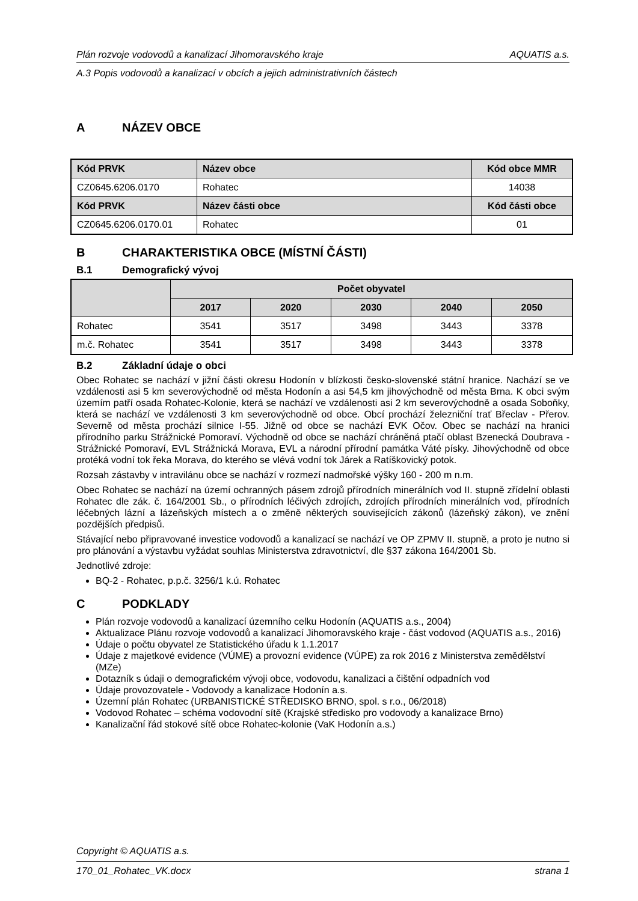Plán rozvoje vodovodů a kanalizací Jihomoravského kraje AQUATIS a.s.
A.3 Popis vodovodů a kanalizací v obcích a jejich administrativních částech
A NÁZEV OBCE
| Kód PRVK | Název obce | Kód obce MMR |
| --- | --- | --- |
| CZ0645.6206.0170 | Rohatec | 14038 |
| Kód PRVK | Název části obce | Kód části obce |
| CZ0645.6206.0170.01 | Rohatec | 01 |
B CHARAKTERISTIKA OBCE (MÍSTNÍ ČÁSTI)
B.1 Demografický vývoj
| | Počet obyvatel | | | | |
| --- | --- | --- | --- | --- | --- |
| | 2017 | 2020 | 2030 | 2040 | 2050 |
| Rohatec | 3541 | 3517 | 3498 | 3443 | 3378 |
| m.č. Rohatec | 3541 | 3517 | 3498 | 3443 | 3378 |
B.2 Základní údaje o obci
Obec Rohatec se nachází v jižní části okresu Hodonín v blízkosti česko-slovenské státní hranice. Nachází se ve vzdálenosti asi 5 km severovýchodně od města Hodonín a asi 54,5 km jihovýchodně od města Brna. K obci svým územím patří osada Rohatec-Kolonie, která se nachází ve vzdálenosti asi 2 km severovýchodně a osada Soboňky, která se nachází ve vzdálenosti 3 km severovýchodně od obce. Obcí prochází železniční trať Břeclav - Přerov. Severně od města prochází silnice I-55. Jižně od obce se nachází EVK Očov. Obec se nachází na hranici přírodního parku Strážnické Pomoraví. Východně od obce se nachází chráněná ptačí oblast Bzenecká Doubrava - Strážnické Pomoraví, EVL Strážnická Morava, EVL a národní přírodní památka Váté písky. Jihovýchodně od obce protéká vodní tok řeka Morava, do kterého se vlévá vodní tok Járek a Ratíškovický potok.
Rozsah zástavby v intravilánu obce se nachází v rozmezí nadmořské výšky 160 - 200 m n.m.
Obec Rohatec se nachází na území ochranných pásem zdrojů přírodních minerálních vod II. stupně zřídelní oblasti Rohatec dle zák. č. 164/2001 Sb., o přírodních léčivých zdrojích, zdrojích přírodních minerálních vod, přírodních léčebných lázní a lázeňských místech a o změně některých souvisejících zákonů (lázeňský zákon), ve znění pozdějších předpisů.
Stávající nebo připravované investice vodovodů a kanalizací se nachází ve OP ZPMV II. stupně, a proto je nutno si pro plánování a výstavbu vyžádat souhlas Ministerstva zdravotnictví, dle §37 zákona 164/2001 Sb.
Jednotlivé zdroje:
BQ-2 - Rohatec, p.p.č. 3256/1 k.ú. Rohatec
C PODKLADY
Plán rozvoje vodovodů a kanalizací územního celku Hodonín (AQUATIS a.s., 2004)
Aktualizace Plánu rozvoje vodovodů a kanalizací Jihomoravského kraje - část vodovod (AQUATIS a.s., 2016)
Údaje o počtu obyvatel ze Statistického úřadu k 1.1.2017
Údaje z majetkové evidence (VÚME) a provozní evidence (VÚPE) za rok 2016 z Ministerstva zemědělství (MZe)
Dotazník s údaji o demografickém vývoji obce, vodovodu, kanalizaci a čištění odpadních vod
Údaje provozovatele - Vodovody a kanalizace Hodonín a.s.
Územní plán Rohatec (URBANISTICKÉ STŘEDISKO BRNO, spol. s r.o., 06/2018)
Vodovod Rohatec – schéma vodovodní sítě (Krajské středisko pro vodovody a kanalizace Brno)
Kanalizační řád stokové sítě obce Rohatec-kolonie (VaK Hodonín a.s.)
Copyright © AQUATIS a.s.
170_01_Rohatec_VK.docx strana 1